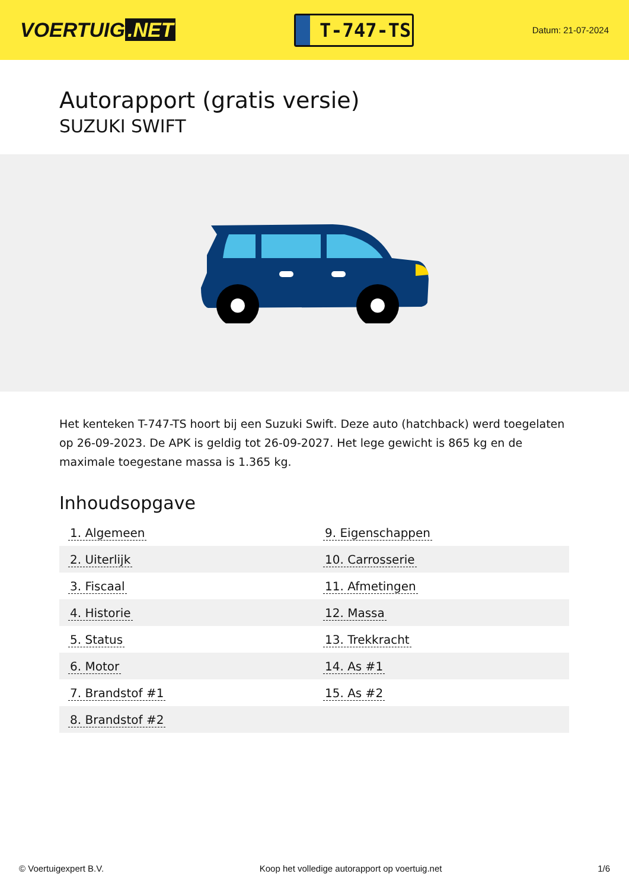VOERTUIG.NET
T-747-TS
Datum: 21-07-2024
Autorapport (gratis versie)
SUZUKI SWIFT
Het kenteken T-747-TS hoort bij een Suzuki Swift. Deze auto (hatchback) werd toegelaten op 26-09-2023. De APK is geldig tot 26-09-2027. Het lege gewicht is 865 kg en de maximale toegestane massa is 1.365 kg.
Inhoudsopgave
| 1. Algemeen | 9. Eigenschappen |
| 2. Uiterlijk | 10. Carrosserie |
| 3. Fiscaal | 11. Afmetingen |
| 4. Historie | 12. Massa |
| 5. Status | 13. Trekkracht |
| 6. Motor | 14. As #1 |
| 7. Brandstof #1 | 15. As #2 |
| 8. Brandstof #2 | |
© Voertuigexpert B.V. Koop het volledige autorapport op voertuig.net 1/6